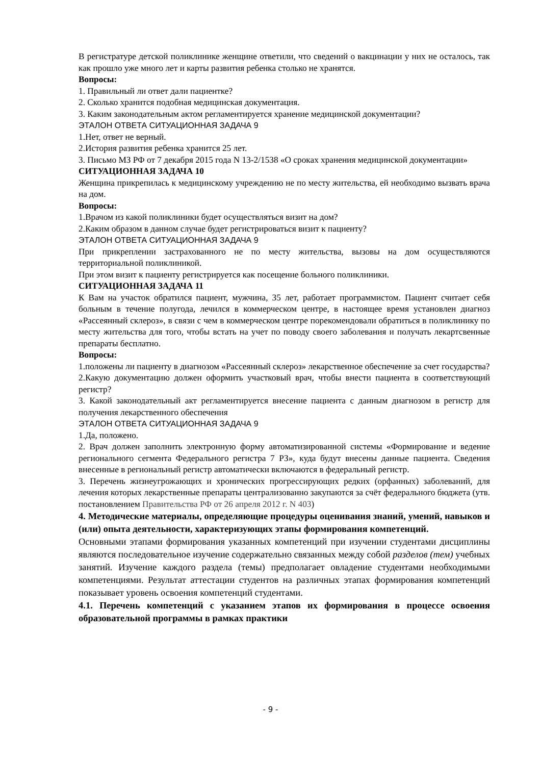В регистратуре детской поликлинике женщине ответили, что сведений о вакцинации у них не осталось, так как прошло уже много лет и карты развития ребенка столько не хранятся.
Вопросы:
1. Правильный ли ответ дали пациентке?
2. Сколько хранится подобная медицинская документация.
3. Каким законодательным актом регламентируется хранение медицинской документации?
ЭТАЛОН ОТВЕТА СИТУАЦИОННАЯ ЗАДАЧА 9
1.Нет, ответ не верный.
2.История развития ребенка хранится 25 лет.
3. Письмо МЗ РФ от 7 декабря 2015 года N 13-2/1538 «О сроках хранения медицинской документации»
СИТУАЦИОННАЯ ЗАДАЧА 10
Женщина прикрепилась к медицинскому учреждению не по месту жительства, ей необходимо вызвать врача на дом.
Вопросы:
1.Врачом из какой поликлиники будет осуществляться визит на дом?
2.Каким образом в данном случае будет регистрироваться визит к пациенту?
ЭТАЛОН ОТВЕТА СИТУАЦИОННАЯ ЗАДАЧА 9
При прикреплении застрахованного не по месту жительства, вызовы на дом осуществляются территориальной поликлиникой.
При этом визит к пациенту регистрируется как посещение больного поликлиники.
СИТУАЦИОННАЯ ЗАДАЧА 11
К Вам на участок обратился пациент, мужчина, 35 лет, работает программистом. Пациент считает себя больным в течение полугода, лечился в коммерческом центре, в настоящее время установлен диагноз «Рассеянный склероз», в связи с чем в коммерческом центре порекомендовали обратиться в поликлинику по месту жительства для того, чтобы встать на учет по поводу своего заболевания и получать лекартсвенные препараты бесплатно.
Вопросы:
1.положены ли пациенту в диагнозом «Рассеянный склероз» лекарственное обеспечение за счет государства?
2.Какую документацию должен оформить участковый врач, чтобы внести пациента в соответствующий регистр?
3. Какой законодательный акт регламентируется внесение пациента с данным диагнозом в регистр для получения лекарственного обеспечения
ЭТАЛОН ОТВЕТА СИТУАЦИОННАЯ ЗАДАЧА 9
1.Да, положено.
2. Врач должен заполнить электронную форму автоматизированной системы «Формирование и ведение регионального сегмента Федерального регистра 7 РЗ», куда будут внесены данные пациента. Сведения внесенные в региональный регистр автоматически включаются в федеральный регистр.
3. Перечень жизнеугрожающих и хронических прогрессирующих редких (орфанных) заболеваний, для лечения которых лекарственные препараты централизованно закупаются за счёт федерального бюджета (утв. постановлением Правительства РФ от 26 апреля 2012 г. N 403)
4. Методические материалы, определяющие процедуры оценивания знаний, умений, навыков и (или) опыта деятельности, характеризующих этапы формирования компетенций.
Основными этапами формирования указанных компетенций при изучении студентами дисциплины являются последовательное изучение содержательно связанных между собой разделов (тем) учебных занятий. Изучение каждого раздела (темы) предполагает овладение студентами необходимыми компетенциями. Результат аттестации студентов на различных этапах формирования компетенций показывает уровень освоения компетенций студентами.
4.1. Перечень компетенций с указанием этапов их формирования в процессе освоения образовательной программы в рамках практики
- 9 -